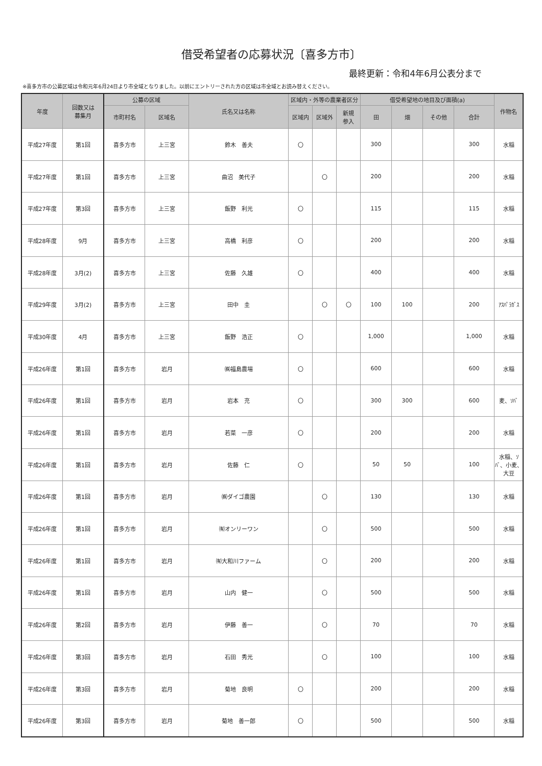借受希望者の応募状況〔喜多方市〕
最終更新：令和4年6月公表分まで
※喜多方市の公募区域は令和元年6月24日より市全域となりました。以前にエントリーされた方の区域は市全域とお読み替えください。
| 年度 | 回数又は 募集月 | 公募の区域 | | 氏名又は名称 | 区域内・外等の農業者区分 | | | 借受希望地の地目及び面積(a) | | | | 作物名 |
| --- | --- | --- | --- | --- | --- | --- | --- | --- | --- | --- | --- | --- |
| | | 市町村名 | 区域名 | | 区域内 | 区域外 | 新規 参入 | 田 | 畑 | その他 | 合計 | |
| 平成27年度 | 第1回 | 喜多方市 | 上三宮 | 鈴木 善夫 | 〇 | | | 300 | | | 300 | 水稲 |
| 平成27年度 | 第1回 | 喜多方市 | 上三宮 | 曲沼 美代子 | | 〇 | | 200 | | | 200 | 水稲 |
| 平成27年度 | 第3回 | 喜多方市 | 上三宮 | 飯野 利光 | 〇 | | | 115 | | | 115 | 水稲 |
| 平成28年度 | 9月 | 喜多方市 | 上三宮 | 高橋 利彦 | 〇 | | | 200 | | | 200 | 水稲 |
| 平成28年度 | 3月(2) | 喜多方市 | 上三宮 | 佐藤 久雄 | 〇 | | | 400 | | | 400 | 水稲 |
| 平成29年度 | 3月(2) | 喜多方市 | 上三宮 | 田中 圭 | | 〇 | 〇 | 100 | 100 | | 200 | ｱｽﾊﾟﾗｶﾞｽ |
| 平成30年度 | 4月 | 喜多方市 | 上三宮 | 飯野 浩正 | 〇 | | | 1,000 | | | 1,000 | 水稲 |
| 平成26年度 | 第1回 | 喜多方市 | 岩月 | ㈱福島農場 | 〇 | | | 600 | | | 600 | 水稲 |
| 平成26年度 | 第1回 | 喜多方市 | 岩月 | 岩本 充 | 〇 | | | 300 | 300 | | 600 | 麦、ｿﾊﾞ |
| 平成26年度 | 第1回 | 喜多方市 | 岩月 | 若菜 一彦 | 〇 | | | 200 | | | 200 | 水稲 |
| 平成26年度 | 第1回 | 喜多方市 | 岩月 | 佐藤 仁 | 〇 | | | 50 | 50 | | 100 | 水稲、ｿﾊﾞ、小麦、大豆 |
| 平成26年度 | 第1回 | 喜多方市 | 岩月 | ㈱ダイゴ農園 | | 〇 | | 130 | | | 130 | 水稲 |
| 平成26年度 | 第1回 | 喜多方市 | 岩月 | ㈲オンリーワン | | 〇 | | 500 | | | 500 | 水稲 |
| 平成26年度 | 第1回 | 喜多方市 | 岩月 | ㈲大和川ファーム | | 〇 | | 200 | | | 200 | 水稲 |
| 平成26年度 | 第1回 | 喜多方市 | 岩月 | 山内 健一 | | 〇 | | 500 | | | 500 | 水稲 |
| 平成26年度 | 第2回 | 喜多方市 | 岩月 | 伊藤 善一 | | 〇 | | 70 | | | 70 | 水稲 |
| 平成26年度 | 第3回 | 喜多方市 | 岩月 | 石田 秀光 | | 〇 | | 100 | | | 100 | 水稲 |
| 平成26年度 | 第3回 | 喜多方市 | 岩月 | 菊地 良明 | 〇 | | | 200 | | | 200 | 水稲 |
| 平成26年度 | 第3回 | 喜多方市 | 岩月 | 菊地 善一郎 | 〇 | | | 500 | | | 500 | 水稲 |